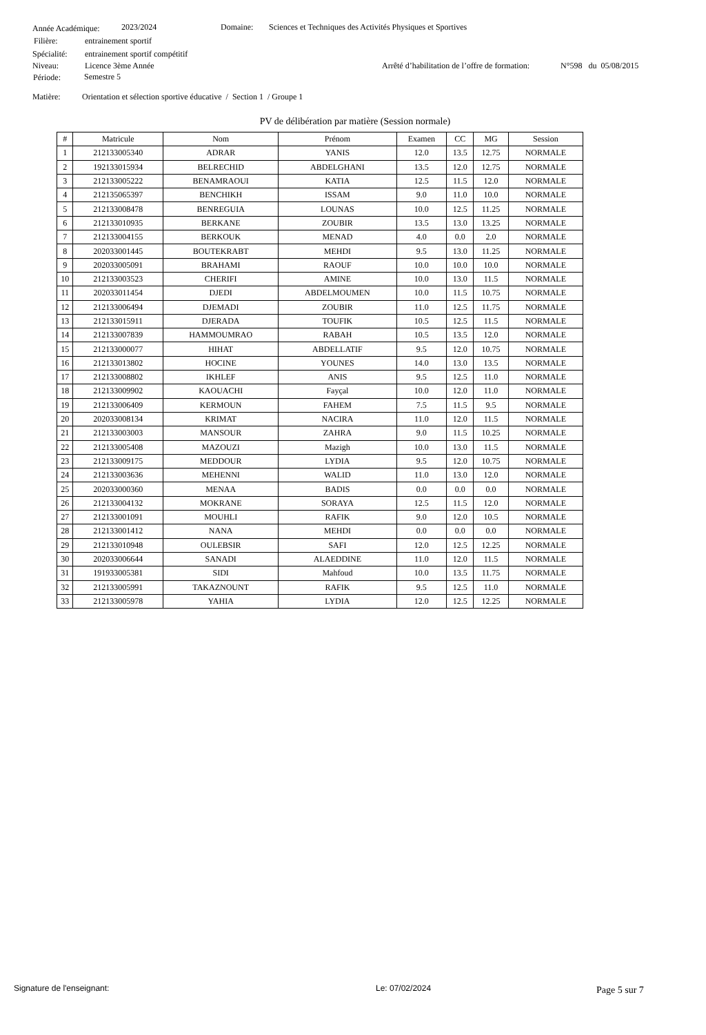Année Académique: 2023/2024 Domaine: Sciences et Techniques des Activités Physiques et Sportives
Filière: entrainement sportif
Spécialité: entrainement sportif compétitif
Niveau: Licence 3ème Année Arrêté d’habilitation de l’offre de formation: N°598 du 05/08/2015
Période: Semestre 5
Matière: Orientation et sélection sportive éducative / Section 1 / Groupe 1
PV de délibération par matière (Session normale)
| # | Matricule | Nom | Prénom | Examen | CC | MG | Session |
| --- | --- | --- | --- | --- | --- | --- | --- |
| 1 | 212133005340 | ADRAR | YANIS | 12.0 | 13.5 | 12.75 | NORMALE |
| 2 | 192133015934 | BELRECHID | ABDELGHANI | 13.5 | 12.0 | 12.75 | NORMALE |
| 3 | 212133005222 | BENAMRAOUI | KATIA | 12.5 | 11.5 | 12.0 | NORMALE |
| 4 | 212135065397 | BENCHIKH | ISSAM | 9.0 | 11.0 | 10.0 | NORMALE |
| 5 | 212133008478 | BENREGUIA | LOUNAS | 10.0 | 12.5 | 11.25 | NORMALE |
| 6 | 212133010935 | BERKANE | ZOUBIR | 13.5 | 13.0 | 13.25 | NORMALE |
| 7 | 212133004155 | BERKOUK | MENAD | 4.0 | 0.0 | 2.0 | NORMALE |
| 8 | 202033001445 | BOUTEKRABT | MEHDI | 9.5 | 13.0 | 11.25 | NORMALE |
| 9 | 202033005091 | BRAHAMI | RAOUF | 10.0 | 10.0 | 10.0 | NORMALE |
| 10 | 212133003523 | CHERIFI | AMINE | 10.0 | 13.0 | 11.5 | NORMALE |
| 11 | 202033011454 | DJEDI | ABDELMOUMEN | 10.0 | 11.5 | 10.75 | NORMALE |
| 12 | 212133006494 | DJEMADI | ZOUBIR | 11.0 | 12.5 | 11.75 | NORMALE |
| 13 | 212133015911 | DJERADA | TOUFIK | 10.5 | 12.5 | 11.5 | NORMALE |
| 14 | 212133007839 | HAMMOUMRAO | RABAH | 10.5 | 13.5 | 12.0 | NORMALE |
| 15 | 212133000077 | HIHAT | ABDELLATIF | 9.5 | 12.0 | 10.75 | NORMALE |
| 16 | 212133013802 | HOCINE | YOUNES | 14.0 | 13.0 | 13.5 | NORMALE |
| 17 | 212133008802 | IKHLEF | ANIS | 9.5 | 12.5 | 11.0 | NORMALE |
| 18 | 212133009902 | KAOUACHI | Fayçal | 10.0 | 12.0 | 11.0 | NORMALE |
| 19 | 212133006409 | KERMOUN | FAHEM | 7.5 | 11.5 | 9.5 | NORMALE |
| 20 | 202033008134 | KRIMAT | NACIRA | 11.0 | 12.0 | 11.5 | NORMALE |
| 21 | 212133003003 | MANSOUR | ZAHRA | 9.0 | 11.5 | 10.25 | NORMALE |
| 22 | 212133005408 | MAZOUZI | Mazigh | 10.0 | 13.0 | 11.5 | NORMALE |
| 23 | 212133009175 | MEDDOUR | LYDIA | 9.5 | 12.0 | 10.75 | NORMALE |
| 24 | 212133003636 | MEHENNI | WALID | 11.0 | 13.0 | 12.0 | NORMALE |
| 25 | 202033000360 | MENAA | BADIS | 0.0 | 0.0 | 0.0 | NORMALE |
| 26 | 212133004132 | MOKRANE | SORAYA | 12.5 | 11.5 | 12.0 | NORMALE |
| 27 | 212133001091 | MOUHLI | RAFIK | 9.0 | 12.0 | 10.5 | NORMALE |
| 28 | 212133001412 | NANA | MEHDI | 0.0 | 0.0 | 0.0 | NORMALE |
| 29 | 212133010948 | OULEBSIR | SAFI | 12.0 | 12.5 | 12.25 | NORMALE |
| 30 | 202033006644 | SANADI | ALAEDDINE | 11.0 | 12.0 | 11.5 | NORMALE |
| 31 | 191933005381 | SIDI | Mahfoud | 10.0 | 13.5 | 11.75 | NORMALE |
| 32 | 212133005991 | TAKAZNOUNT | RAFIK | 9.5 | 12.5 | 11.0 | NORMALE |
| 33 | 212133005978 | YAHIA | LYDIA | 12.0 | 12.5 | 12.25 | NORMALE |
Signature de l'enseignant: Le: 07/02/2024 Page 5 sur 7